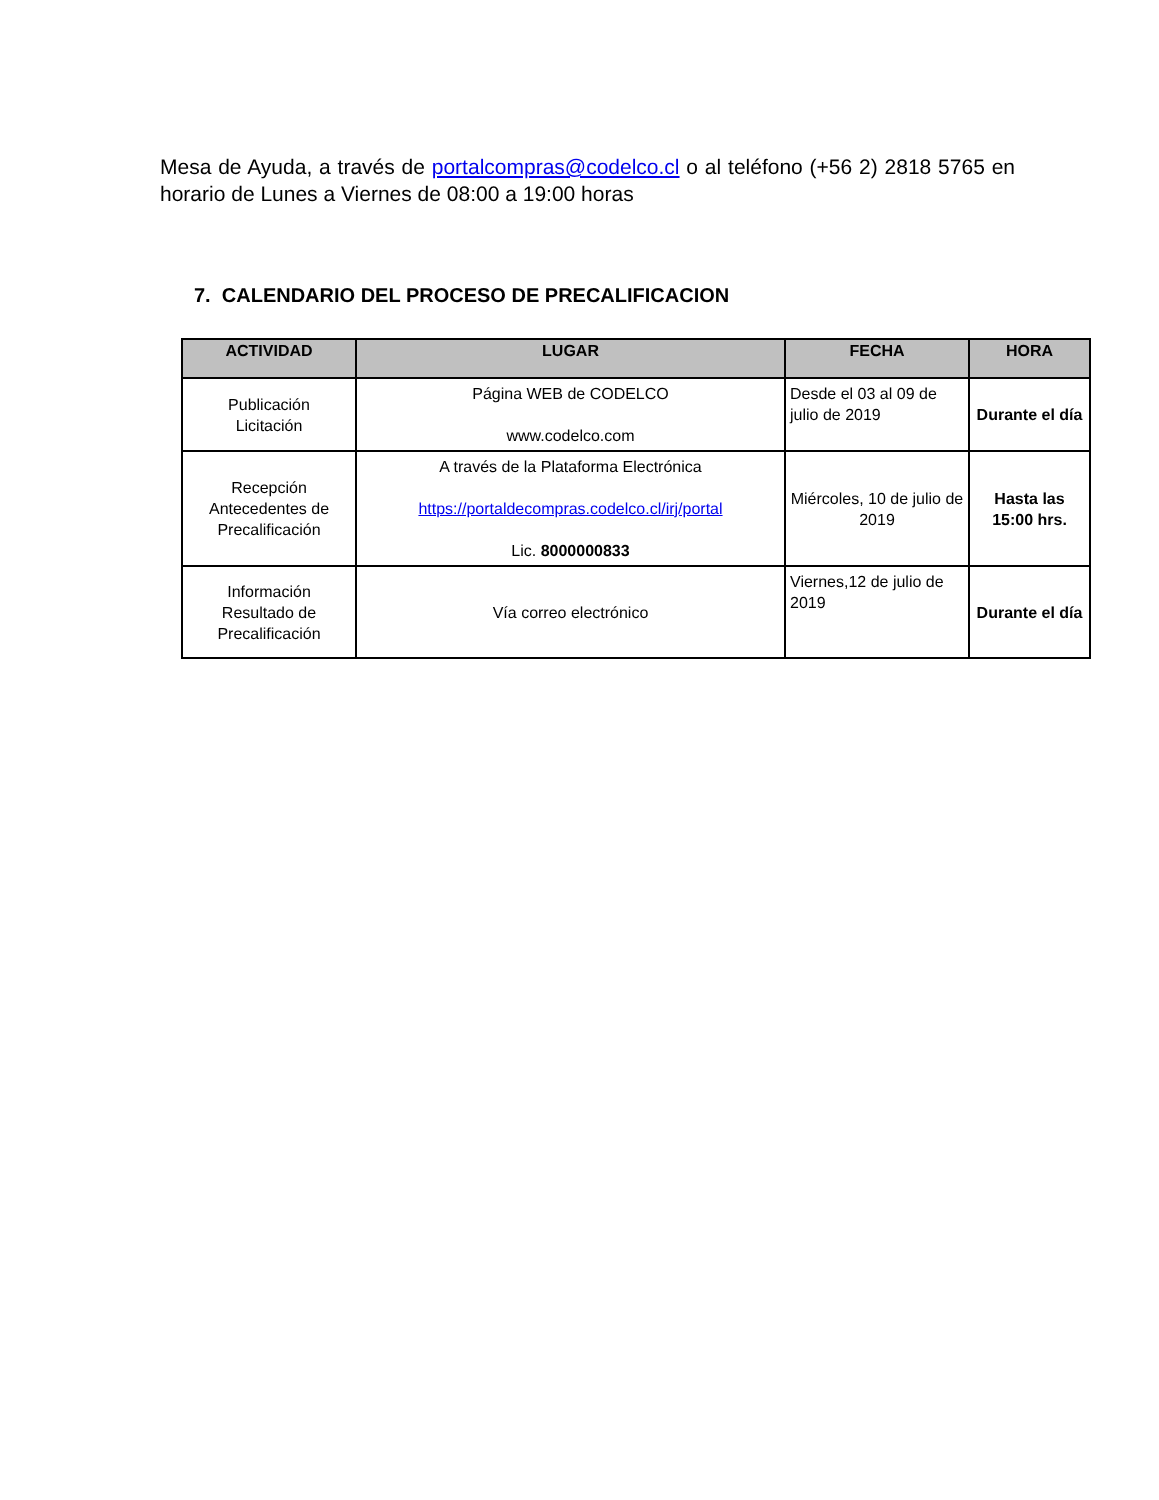Mesa de Ayuda, a través de portalcompras@codelco.cl o al teléfono (+56 2) 2818 5765 en horario de Lunes a Viernes de 08:00 a 19:00 horas
7. CALENDARIO DEL PROCESO DE PRECALIFICACION
| ACTIVIDAD | LUGAR | FECHA | HORA |
| --- | --- | --- | --- |
| Publicación Licitación | Página WEB de CODELCO www.codelco.com | Desde el 03 al 09 de julio de 2019 | Durante el día |
| Recepción Antecedentes de Precalificación | A través de la Plataforma Electrónica https://portaldecompras.codelco.cl/irj/portal Lic. 8000000833 | Miércoles, 10 de julio de 2019 | Hasta las 15:00 hrs. |
| Información Resultado de Precalificación | Vía correo electrónico | Viernes,12 de julio de 2019 | Durante el día |